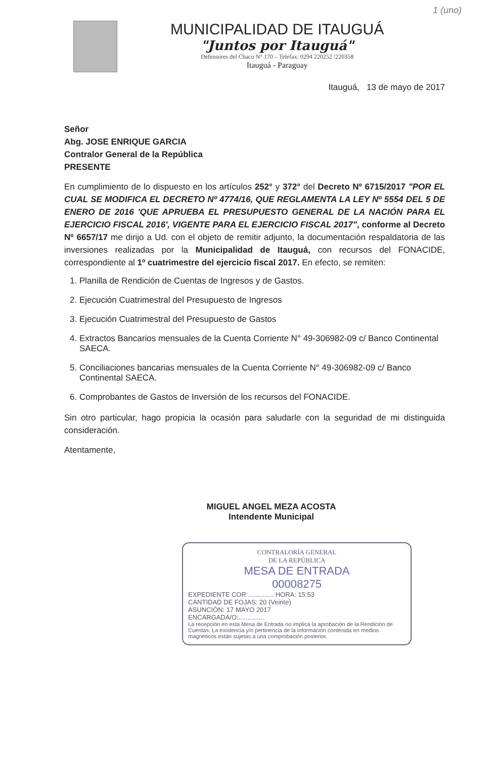1 (uno)
MUNICIPALIDAD DE ITAUGUÁ
"Juntos por Itauguá"
Defensores del Chaco N° 170 – Telefax: 0294 220252 /220358
Itauguá - Paraguay
Itauguá, 13 de mayo de 2017
Señor
Abg. JOSE ENRIQUE GARCIA
Contralor General de la República
PRESENTE
En cumplimiento de lo dispuesto en los artículos 252° y 372° del Decreto Nº 6715/2017 "POR EL CUAL SE MODIFICA EL DECRETO Nº 4774/16, QUE REGLAMENTA LA LEY Nº 5554 DEL 5 DE ENERO DE 2016 'QUE APRUEBA EL PRESUPUESTO GENERAL DE LA NACIÓN PARA EL EJERCICIO FISCAL 2016', VIGENTE PARA EL EJERCICIO FISCAL 2017", conforme al Decreto Nº 6657/17 me dirijo a Ud. con el objeto de remitir adjunto, la documentación respaldatoria de las inversiones realizadas por la Municipalidad de Itauguá, con recursos del FONACIDE, correspondiente al 1º cuatrimestre del ejercicio fiscal 2017. En efecto, se remiten:
1. Planilla de Rendición de Cuentas de Ingresos y de Gastos.
2. Ejecución Cuatrimestral del Presupuesto de Ingresos
3. Ejecución Cuatrimestral del Presupuesto de Gastos
4. Extractos Bancarios mensuales de la Cuenta Corriente N° 49-306982-09 c/ Banco Continental SAECA.
5. Conciliaciones bancarias mensuales de la Cuenta Corriente N° 49-306982-09 c/ Banco Continental SAECA.
6. Comprobantes de Gastos de Inversión de los recursos del FONACIDE.
Sin otro particular, hago propicia la ocasión para saludarle con la seguridad de mi distinguida consideración.
Atentamente,
MIGUEL ANGEL MEZA ACOSTA
Intendente Municipal
CONTRALORÍA GENERAL
DE LA REPÚBLICA
MESA DE ENTRADA
00008275
EXPEDIENTE COR:.............. HORA: 15:53
CANTIDAD DE FOJAS: 20 (Veinte)
ASUNCIÓN: 17 MAYO 2017
ENCARGADA/O:..............
La recepción en esta Mesa de Entrada no implica la aprobación de la Rendición de Cuentas. La existencia y/o pertinencia de la información contenida en medios magnéticos están sujetas a una comprobación posterior.